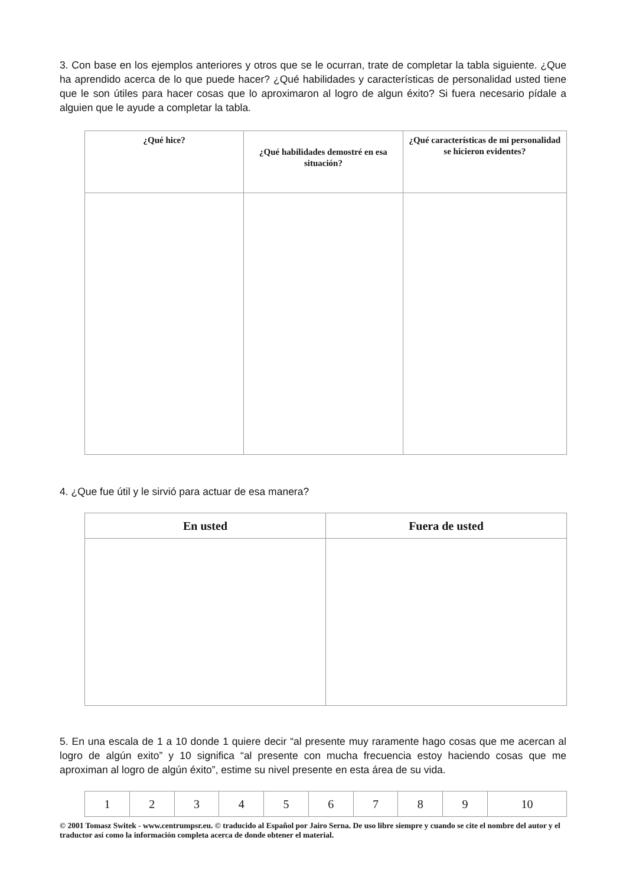3. Con base en los ejemplos anteriores y otros que se le ocurran, trate de completar la tabla siguiente. ¿Que ha aprendido acerca de lo que puede hacer? ¿Qué habilidades y características de personalidad usted tiene que le son útiles para hacer cosas que lo aproximaron al logro de algun éxito? Si fuera necesario pídale a alguien que le ayude a completar la tabla.
| ¿Qué hice? | ¿Qué habilidades demostré en esa situación? | ¿Qué características de mi personalidad se hicieron evidentes? |
| --- | --- | --- |
4. ¿Que fue útil y le sirvió para actuar de esa manera?
| En usted | Fuera de usted |
| --- | --- |
5. En una escala de 1 a 10 donde 1 quiere decir “al presente muy raramente hago cosas que me acercan al logro de algún exito” y 10 significa “al presente con mucha frecuencia estoy haciendo cosas que me aproximan al logro de algún éxito”, estime su nivel presente en esta área de su vida.
| 1 | 2 | 3 | 4 | 5 | 6 | 7 | 8 | 9 | 10 |
© 2001 Tomasz Switek - www.centrumpsr.eu. © traducido al Español por Jairo Serna. De uso libre siempre y cuando se cite el nombre del autor y el traductor así como la información completa acerca de donde obtener el material.